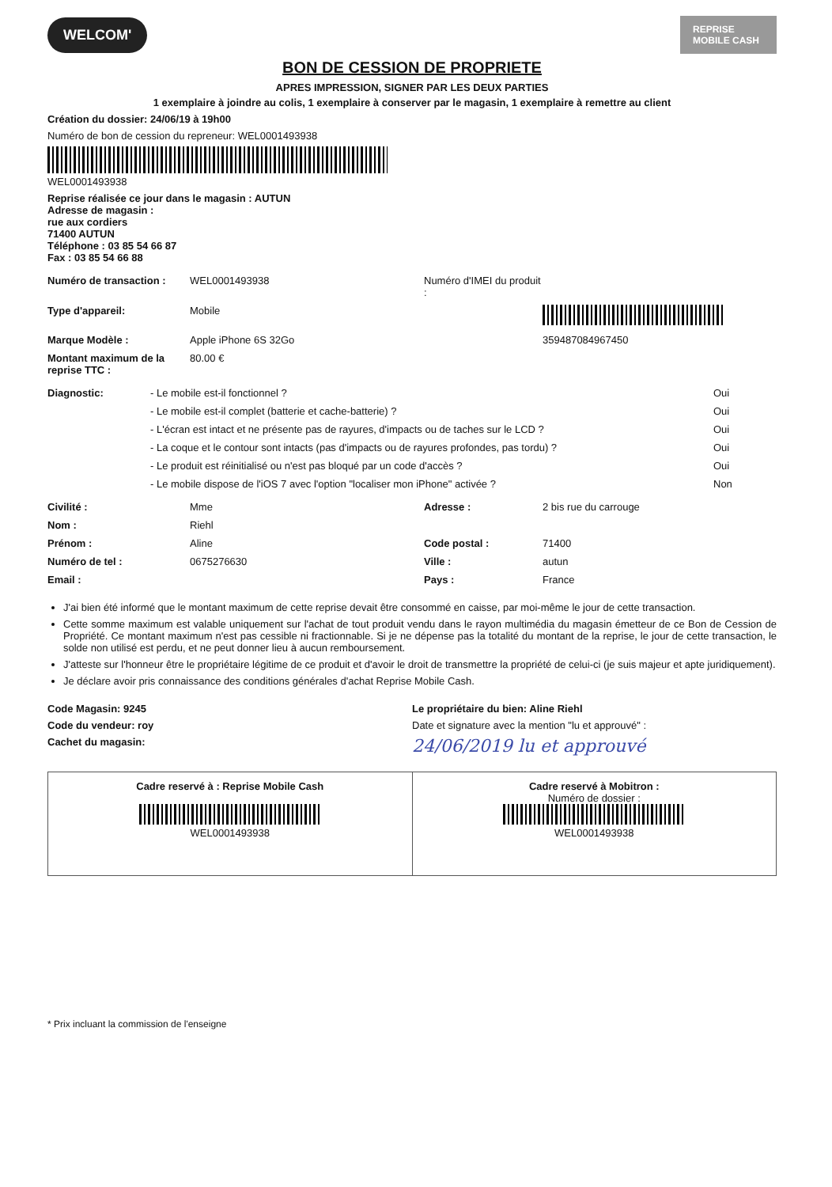WELCOM'
REPRISE MOBILE CASH
BON DE CESSION DE PROPRIETE
APRES IMPRESSION, SIGNER PAR LES DEUX PARTIES
1 exemplaire à joindre au colis, 1 exemplaire à conserver par le magasin, 1 exemplaire à remettre au client
Création du dossier: 24/06/19 à 19h00
Numéro de bon de cession du repreneur: WEL000149393​8
WEL000149393​8
Reprise réalisée ce jour dans le magasin : AUTUN
Adresse de magasin :
rue aux cordiers
71400 AUTUN
Téléphone : 03 85 54 66 87
Fax : 03 85 54 66 88
Numéro de transaction : WEL000149393​8 Numéro d'IMEI du produit : Type d'appareil: Mobile Marque Modèle : Apple iPhone 6S 32Go 359487084967450 Montant maximum de la reprise TTC : 80.00 €
Diagnostic: - Le mobile est-il fonctionnel ? Oui - Le mobile est-il complet (batterie et cache-batterie) ? Oui - L'écran est intact et ne présente pas de rayures, d'impacts ou de taches sur le LCD ? Oui - La coque et le contour sont intacts (pas d'impacts ou de rayures profondes, pas tordu) ? Oui - Le produit est réinitialisé ou n'est pas bloqué par un code d'accès ? Oui - Le mobile dispose de l'iOS 7 avec l'option "localiser mon iPhone" activée ? Non
Civilité : Mme Adresse : 2 bis rue du carrouge Nom : Riehl Prénom : Aline Code postal : 71400 Numéro de tel : 0675276630 Ville : autun Email : Pays : France
J'ai bien été informé que le montant maximum de cette reprise devait être consommé en caisse, par moi-même le jour de cette transaction.
Cette somme maximum est valable uniquement sur l'achat de tout produit vendu dans le rayon multimédia du magasin émetteur de ce Bon de Cession de Propriété. Ce montant maximum n'est pas cessible ni fractionnable. Si je ne dépense pas la totalité du montant de la reprise, le jour de cette transaction, le solde non utilisé est perdu, et ne peut donner lieu à aucun remboursement.
J'atteste sur l'honneur être le propriétaire légitime de ce produit et d'avoir le droit de transmettre la propriété de celui-ci (je suis majeur et apte juridiquement).
Je déclare avoir pris connaissance des conditions générales d'achat Reprise Mobile Cash.
Code Magasin: 9245 Le propriétaire du bien: Aline Riehl Code du vendeur: roy Date et signature avec la mention "lu et approuvé" : Cachet du magasin: 24/06/2019 lu et approuvé
| Cadre reservé à : Reprise Mobile Cash WEL000149393​8 | Cadre reservé à Mobitron : Numéro de dossier : WEL000149393​8 |
* Prix incluant la commission de l'enseigne